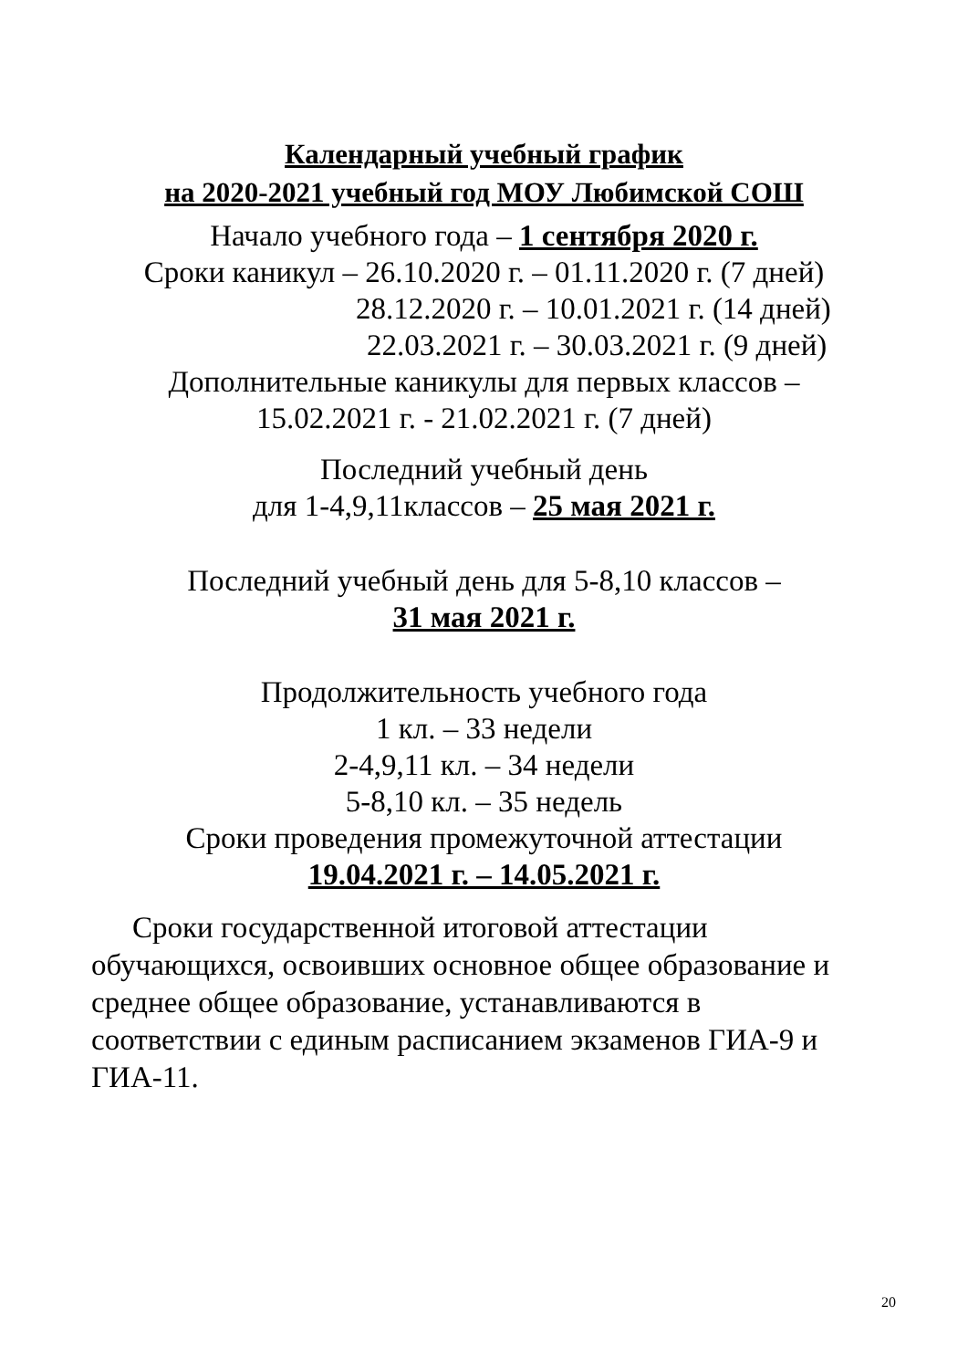Календарный учебный график
на 2020-2021 учебный год МОУ Любимской СОШ
Начало учебного года – 1 сентября 2020 г.
Сроки каникул – 26.10.2020 г. – 01.11.2020 г. (7 дней)
28.12.2020 г. – 10.01.2021 г. (14 дней)
22.03.2021 г. – 30.03.2021 г. (9 дней)
Дополнительные каникулы для первых классов –
15.02.2021 г. - 21.02.2021 г. (7 дней)
Последний учебный день
для 1-4,9,11классов – 25 мая 2021 г.
Последний учебный день для 5-8,10 классов –
31 мая 2021 г.
Продолжительность учебного года
1 кл. – 33 недели
2-4,9,11 кл. – 34 недели
5-8,10 кл. – 35 недель
Сроки проведения промежуточной аттестации
19.04.2021 г. – 14.05.2021 г.
Сроки государственной итоговой аттестации обучающихся, освоивших основное общее образование и среднее общее образование, устанавливаются в соответствии с единым расписанием экзаменов ГИА-9 и ГИА-11.
20